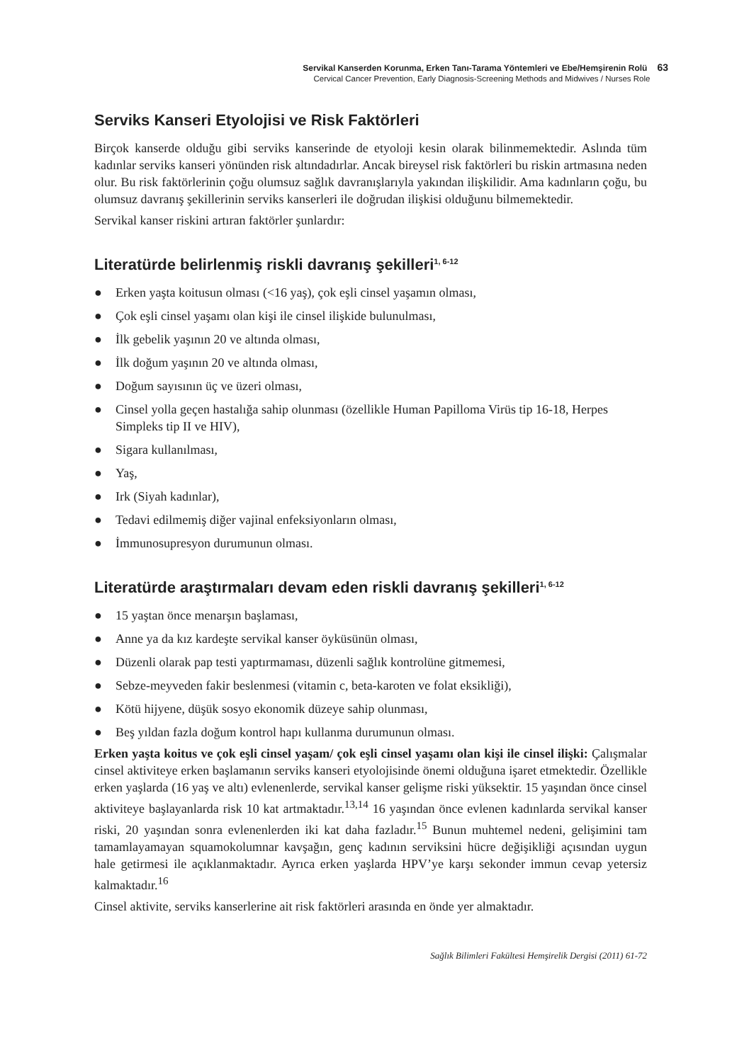Servikal Kanserden Korunma, Erken Tanı-Tarama Yöntemleri ve Ebe/Hemşirenin Rolü 63
Cervical Cancer Prevention, Early Diagnosis-Screening Methods and Midwives / Nurses Role
Serviks Kanseri Etyolojisi ve Risk Faktörleri
Birçok kanserde olduğu gibi serviks kanserinde de etyoloji kesin olarak bilinmemektedir. Aslında tüm kadınlar serviks kanseri yönünden risk altındadırlar. Ancak bireysel risk faktörleri bu riskin artmasına neden olur. Bu risk faktörlerinin çoğu olumsuz sağlık davranışlarıyla yakından ilişkilidir. Ama kadınların çoğu, bu olumsuz davranış şekillerinin serviks kanserleri ile doğrudan ilişkisi olduğunu bilmemektedir.
Servikal kanser riskini artıran faktörler şunlardır:
Literatürde belirlenmiş riskli davranış şekilleri<sup>1, 6-12</sup>
● Erken yaşta koitusun olması (<16 yaş), çok eşli cinsel yaşamın olması,
● Çok eşli cinsel yaşamı olan kişi ile cinsel ilişkide bulunulması,
● İlk gebelik yaşının 20 ve altında olması,
● İlk doğum yaşının 20 ve altında olması,
● Doğum sayısının üç ve üzeri olması,
● Cinsel yolla geçen hastalığa sahip olunması (özellikle Human Papilloma Virüs tip 16-18, Herpes Simpleks tip II ve HIV),
● Sigara kullanılması,
● Yaş,
● Irk (Siyah kadınlar),
● Tedavi edilmemiş diğer vajinal enfeksiyonların olması,
● İmmunosupresyon durumunun olması.
Literatürde araştırmaları devam eden riskli davranış şekilleri<sup>1, 6-12</sup>
● 15 yaştan önce menarşın başlaması,
● Anne ya da kız kardeşte servikal kanser öyküsünün olması,
● Düzenli olarak pap testi yaptırmaması, düzenli sağlık kontrolüne gitmemesi,
● Sebze-meyveden fakir beslenmesi (vitamin c, beta-karoten ve folat eksikliği),
● Kötü hijyene, düşük sosyo ekonomik düzeye sahip olunması,
● Beş yıldan fazla doğum kontrol hapı kullanma durumunun olması.
Erken yaşta koitus ve çok eşli cinsel yaşam/ çok eşli cinsel yaşamı olan kişi ile cinsel ilişki: Çalışmalar cinsel aktiviteye erken başlamanın serviks kanseri etyolojisinde önemi olduğuna işaret etmektedir. Özellikle erken yaşlarda (16 yaş ve altı) evlenenlerde, servikal kanser gelişme riski yüksektir. 15 yaşından önce cinsel aktiviteye başlayanlarda risk 10 kat artmaktadır.<sup>13,14</sup> 16 yaşından önce evlenen kadınlarda servikal kanser riski, 20 yaşından sonra evlenenlerden iki kat daha fazladır.<sup>15</sup> Bunun muhtemel nedeni, gelişimini tam tamamlayamayan squamokolumnar kavşağın, genç kadının serviksini hücre değişikliği açısından uygun hale getirmesi ile açıklanmaktadır. Ayrıca erken yaşlarda HPV’ye karşı sekonder immun cevap yetersiz kalmaktadır.<sup>16</sup>
Cinsel aktivite, serviks kanserlerine ait risk faktörleri arasında en önde yer almaktadır.
Sağlık Bilimleri Fakültesi Hemşirelik Dergisi (2011) 61-72